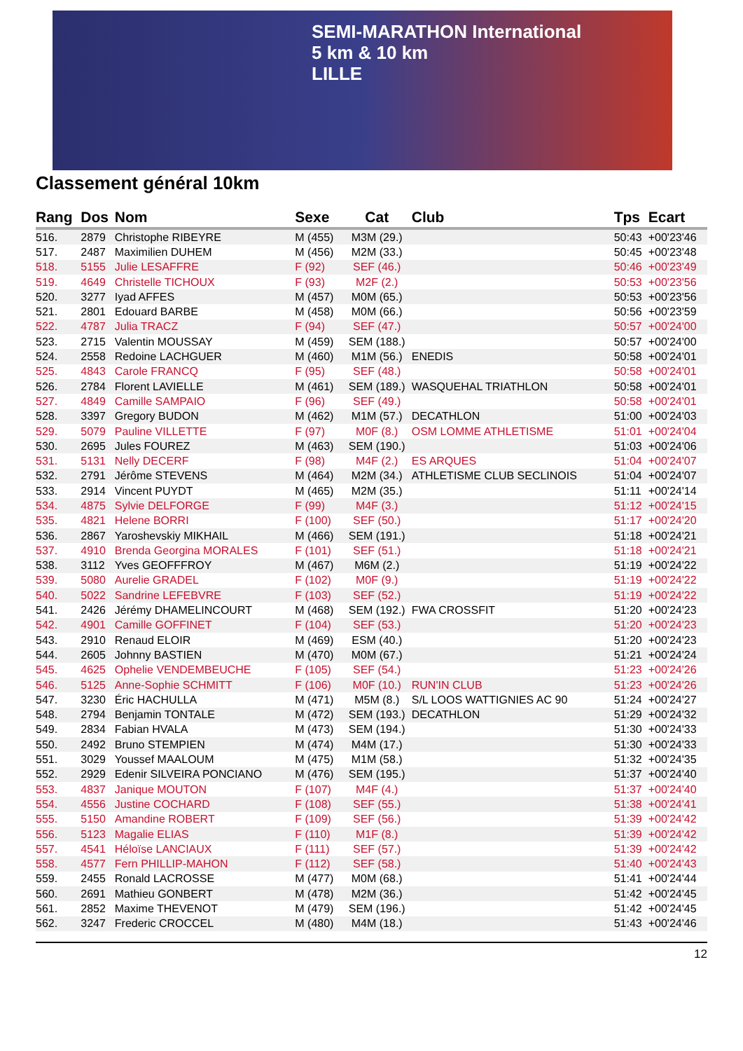SEMI-MARATHON International
5 km & 10 km
LILLE
Classement général 10km
| Rang | Dos | Nom | Sexe | Cat | Club | Tps | Ecart |
| --- | --- | --- | --- | --- | --- | --- | --- |
| 516. | 2879 | Christophe RIBEYRE | M (455) | M3M (29.) | | 50:43 | +00'23'46 |
| 517. | 2487 | Maximilien DUHEM | M (456) | M2M (33.) | | 50:45 | +00'23'48 |
| 518. | 5155 | Julie LESAFFRE | F (92) | SEF (46.) | | 50:46 | +00'23'49 |
| 519. | 4649 | Christelle TICHOUX | F (93) | M2F (2.) | | 50:53 | +00'23'56 |
| 520. | 3277 | Iyad AFFES | M (457) | M0M (65.) | | 50:53 | +00'23'56 |
| 521. | 2801 | Edouard BARBE | M (458) | M0M (66.) | | 50:56 | +00'23'59 |
| 522. | 4787 | Julia TRACZ | F (94) | SEF (47.) | | 50:57 | +00'24'00 |
| 523. | 2715 | Valentin MOUSSAY | M (459) | SEM (188.) | | 50:57 | +00'24'00 |
| 524. | 2558 | Redoine LACHGUER | M (460) | M1M (56.) | ENEDIS | 50:58 | +00'24'01 |
| 525. | 4843 | Carole FRANCQ | F (95) | SEF (48.) | | 50:58 | +00'24'01 |
| 526. | 2784 | Florent LAVIELLE | M (461) | SEM (189.) | WASQUEHAL TRIATHLON | 50:58 | +00'24'01 |
| 527. | 4849 | Camille SAMPAIO | F (96) | SEF (49.) | | 50:58 | +00'24'01 |
| 528. | 3397 | Gregory BUDON | M (462) | M1M (57.) | DECATHLON | 51:00 | +00'24'03 |
| 529. | 5079 | Pauline VILLETTE | F (97) | M0F (8.) | OSM LOMME ATHLETISME | 51:01 | +00'24'04 |
| 530. | 2695 | Jules FOUREZ | M (463) | SEM (190.) | | 51:03 | +00'24'06 |
| 531. | 5131 | Nelly DECERF | F (98) | M4F (2.) | ES ARQUES | 51:04 | +00'24'07 |
| 532. | 2791 | Jérôme STEVENS | M (464) | M2M (34.) | ATHLETISME CLUB SECLINOIS | 51:04 | +00'24'07 |
| 533. | 2914 | Vincent PUYDT | M (465) | M2M (35.) | | 51:11 | +00'24'14 |
| 534. | 4875 | Sylvie DELFORGE | F (99) | M4F (3.) | | 51:12 | +00'24'15 |
| 535. | 4821 | Helene BORRI | F (100) | SEF (50.) | | 51:17 | +00'24'20 |
| 536. | 2867 | Yaroshevskiy MIKHAIL | M (466) | SEM (191.) | | 51:18 | +00'24'21 |
| 537. | 4910 | Brenda Georgina MORALES | F (101) | SEF (51.) | | 51:18 | +00'24'21 |
| 538. | 3112 | Yves GEOFFFROY | M (467) | M6M (2.) | | 51:19 | +00'24'22 |
| 539. | 5080 | Aurelie GRADEL | F (102) | M0F (9.) | | 51:19 | +00'24'22 |
| 540. | 5022 | Sandrine LEFEBVRE | F (103) | SEF (52.) | | 51:19 | +00'24'22 |
| 541. | 2426 | Jérémy DHAMELINCOURT | M (468) | SEM (192.) | FWA CROSSFIT | 51:20 | +00'24'23 |
| 542. | 4901 | Camille GOFFINET | F (104) | SEF (53.) | | 51:20 | +00'24'23 |
| 543. | 2910 | Renaud ELOIR | M (469) | ESM (40.) | | 51:20 | +00'24'23 |
| 544. | 2605 | Johnny BASTIEN | M (470) | M0M (67.) | | 51:21 | +00'24'24 |
| 545. | 4625 | Ophelie VENDEMBEUCHE | F (105) | SEF (54.) | | 51:23 | +00'24'26 |
| 546. | 5125 | Anne-Sophie SCHMITT | F (106) | M0F (10.) | RUN'IN CLUB | 51:23 | +00'24'26 |
| 547. | 3230 | Éric HACHULLA | M (471) | M5M (8.) | S/L LOOS WATTIGNIES AC 90 | 51:24 | +00'24'27 |
| 548. | 2794 | Benjamin TONTALE | M (472) | SEM (193.) | DECATHLON | 51:29 | +00'24'32 |
| 549. | 2834 | Fabian HVALA | M (473) | SEM (194.) | | 51:30 | +00'24'33 |
| 550. | 2492 | Bruno STEMPIEN | M (474) | M4M (17.) | | 51:30 | +00'24'33 |
| 551. | 3029 | Youssef MAALOUM | M (475) | M1M (58.) | | 51:32 | +00'24'35 |
| 552. | 2929 | Edenir SILVEIRA PONCIANO | M (476) | SEM (195.) | | 51:37 | +00'24'40 |
| 553. | 4837 | Janique MOUTON | F (107) | M4F (4.) | | 51:37 | +00'24'40 |
| 554. | 4556 | Justine COCHARD | F (108) | SEF (55.) | | 51:38 | +00'24'41 |
| 555. | 5150 | Amandine ROBERT | F (109) | SEF (56.) | | 51:39 | +00'24'42 |
| 556. | 5123 | Magalie ELIAS | F (110) | M1F (8.) | | 51:39 | +00'24'42 |
| 557. | 4541 | Héloïse LANCIAUX | F (111) | SEF (57.) | | 51:39 | +00'24'42 |
| 558. | 4577 | Fern PHILLIP-MAHON | F (112) | SEF (58.) | | 51:40 | +00'24'43 |
| 559. | 2455 | Ronald LACROSSE | M (477) | M0M (68.) | | 51:41 | +00'24'44 |
| 560. | 2691 | Mathieu GONBERT | M (478) | M2M (36.) | | 51:42 | +00'24'45 |
| 561. | 2852 | Maxime THEVENOT | M (479) | SEM (196.) | | 51:42 | +00'24'45 |
| 562. | 3247 | Frederic CROCCEL | M (480) | M4M (18.) | | 51:43 | +00'24'46 |
12